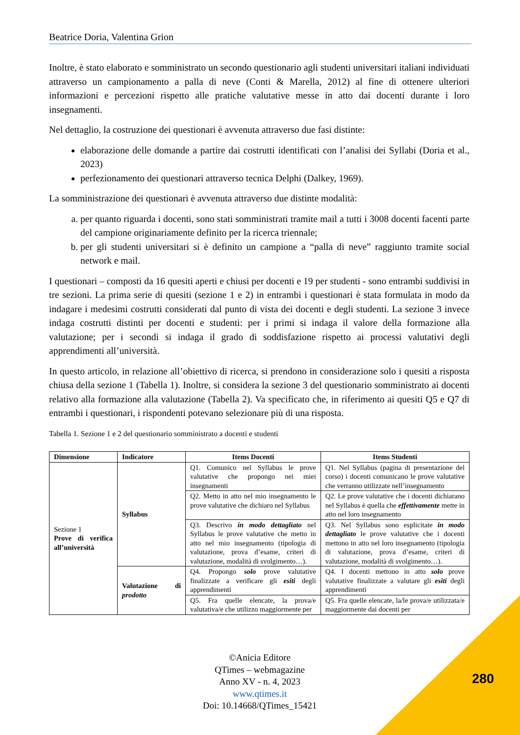Beatrice Doria, Valentina Grion
Inoltre, è stato elaborato e somministrato un secondo questionario agli studenti universitari italiani individuati attraverso un campionamento a palla di neve (Conti & Marella, 2012) al fine di ottenere ulteriori informazioni e percezioni rispetto alle pratiche valutative messe in atto dai docenti durante i loro insegnamenti.
Nel dettaglio, la costruzione dei questionari è avvenuta attraverso due fasi distinte:
elaborazione delle domande a partire dai costrutti identificati con l’analisi dei Syllabi (Doria et al., 2023)
perfezionamento dei questionari attraverso tecnica Delphi (Dalkey, 1969).
La somministrazione dei questionari è avvenuta attraverso due distinte modalità:
a. per quanto riguarda i docenti, sono stati somministrati tramite mail a tutti i 3008 docenti facenti parte del campione originariamente definito per la ricerca triennale;
b. per gli studenti universitari si è definito un campione a “palla di neve” raggiunto tramite social network e mail.
I questionari – composti da 16 quesiti aperti e chiusi per docenti e 19 per studenti - sono entrambi suddivisi in tre sezioni. La prima serie di quesiti (sezione 1 e 2) in entrambi i questionari è stata formulata in modo da indagare i medesimi costrutti considerati dal punto di vista dei docenti e degli studenti. La sezione 3 invece indaga costrutti distinti per docenti e studenti: per i primi si indaga il valore della formazione alla valutazione; per i secondi si indaga il grado di soddisfazione rispetto ai processi valutativi degli apprendimenti all’università.
In questo articolo, in relazione all’obiettivo di ricerca, si prendono in considerazione solo i quesiti a risposta chiusa della sezione 1 (Tabella 1). Inoltre, si considera la sezione 3 del questionario somministrato ai docenti relativo alla formazione alla valutazione (Tabella 2). Va specificato che, in riferimento ai quesiti Q5 e Q7 di entrambi i questionari, i rispondenti potevano selezionare più di una risposta.
Tabella 1. Sezione 1 e 2 del questionario somministrato a docenti e studenti
| Dimensione | Indicatore | Items Docenti | Items Studenti |
| --- | --- | --- | --- |
| Sezione 1 Prove di verifica all’università | Syllabus | Q1. Comunico nel Syllabus le prove valutative che propongo nei miei insegnamenti | Q1. Nel Syllabus (pagina di presentazione del corso) i docenti comunicano le prove valutative che verranno utilizzate nell’insegnamento |
| | | Q2. Metto in atto nel mio insegnamento le prove valutative che dichiaro nel Syllabus | Q2. Le prove valutative che i docenti dichiarano nel Syllabus è quella che effettivamente mette in atto nel loro insegnamento |
| | | Q3. Descrivo in modo dettagliato nel Syllabus le prove valutative che metto in atto nel mio insegnamento (tipologia di valutazione, prova d’esame, criteri di valutazione, modalità di svolgimento…). | Q3. Nel Syllabus sono esplicitate in modo dettagliato le prove valutative che i docenti mettono in atto nel loro insegnamento (tipologia di valutazione, prova d’esame, criteri di valutazione, modalità di svolgimento…). |
| | Valutazione di prodotto | Q4. Propongo solo prove valutative finalizzate a verificare gli esiti degli apprendimenti | Q4. I docenti mettono in atto solo prove valutative finalizzate a valutare gli esiti degli apprendimenti |
| | | Q5. Fra quelle elencate, la prova/e valutativa/e che utilizzo maggiormente per | Q5. Fra quelle elencate, la/le prova/e utilizzata/e maggiormente dai docenti per |
©Anicia Editore
QTimes – webmagazine
Anno XV - n. 4, 2023
www.qtimes.it
Doi: 10.14668/QTimes_15421
280